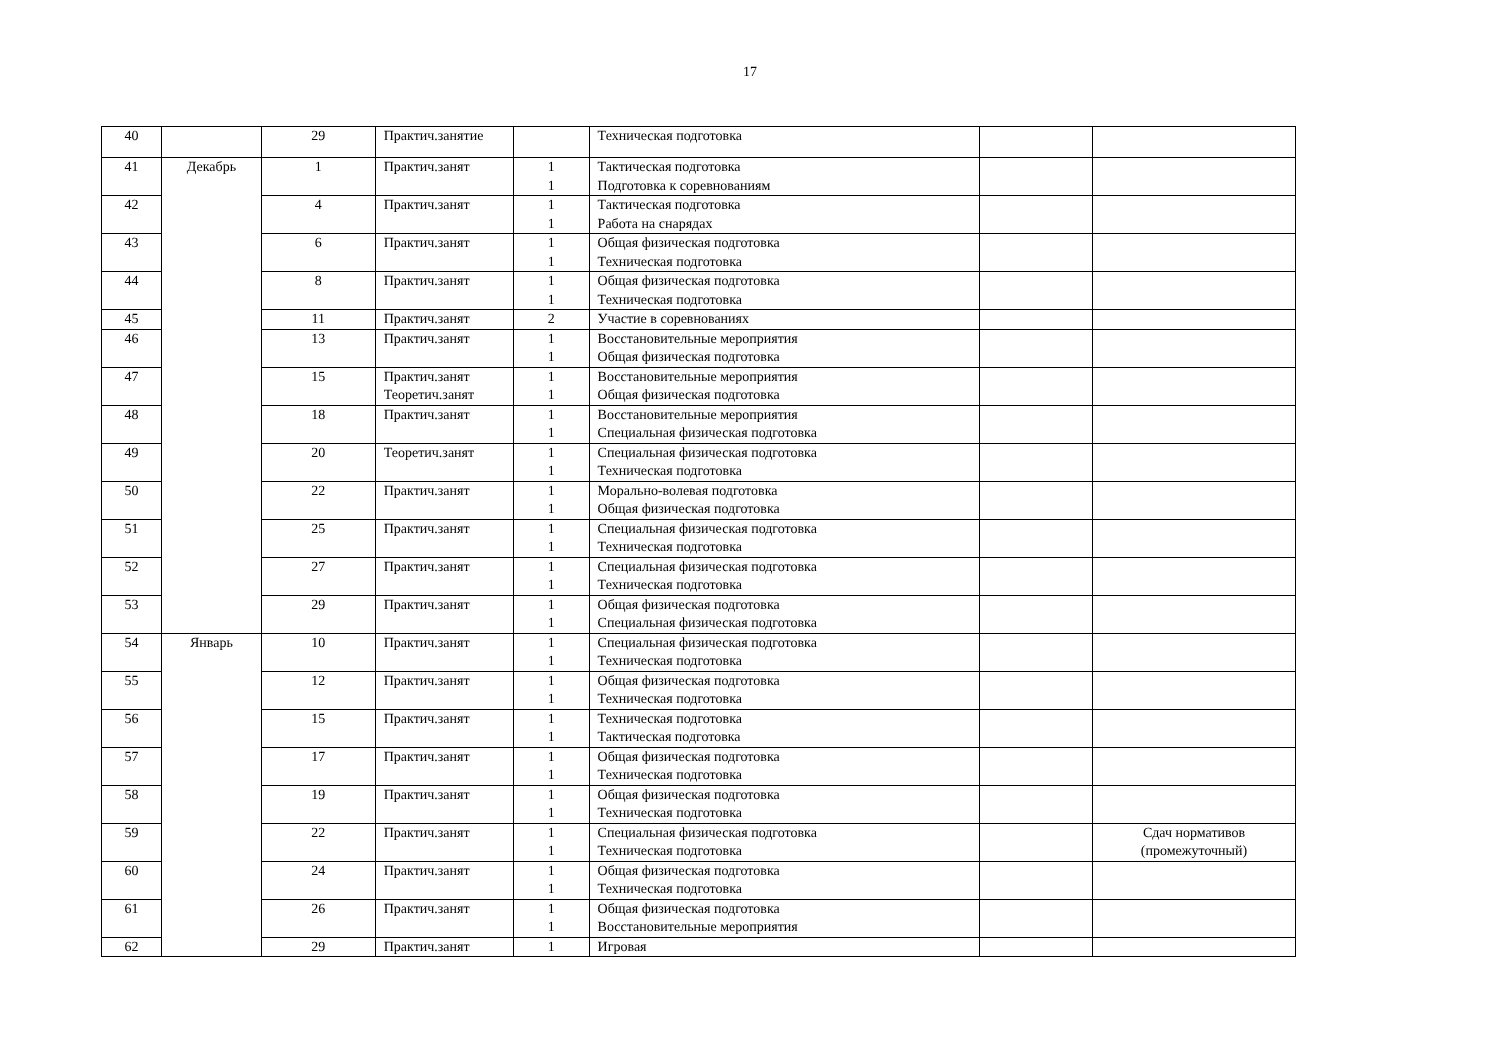17
| 40 | | 29 | Практич.занятие | | Техническая подготовка | | |
| 41 | Декабрь | 1 | Практич.занят | 1 1 | Тактическая подготовка Подготовка к соревнованиям | | |
| 42 | | 4 | Практич.занят | 1 1 | Тактическая подготовка Работа на снарядах | | |
| 43 | | 6 | Практич.занят | 1 1 | Общая физическая подготовка Техническая подготовка | | |
| 44 | | 8 | Практич.занят | 1 1 | Общая физическая подготовка Техническая подготовка | | |
| 45 | | 11 | Практич.занят | 2 | Участие в соревнованиях | | |
| 46 | | 13 | Практич.занят | 1 1 | Восстановительные мероприятия Общая физическая подготовка | | |
| 47 | | 15 | Практич.занят Теоретич.занят | 1 1 | Восстановительные мероприятия Общая физическая подготовка | | |
| 48 | | 18 | Практич.занят | 1 1 | Восстановительные мероприятия Специальная физическая подготовка | | |
| 49 | | 20 | Теоретич.занят | 1 1 | Специальная физическая подготовка Техническая подготовка | | |
| 50 | | 22 | Практич.занят | 1 1 | Морально-волевая подготовка Общая физическая подготовка | | |
| 51 | | 25 | Практич.занят | 1 1 | Специальная физическая подготовка Техническая подготовка | | |
| 52 | | 27 | Практич.занят | 1 1 | Специальная физическая подготовка Техническая подготовка | | |
| 53 | | 29 | Практич.занят | 1 1 | Общая физическая подготовка Специальная физическая подготовка | | |
| 54 | Январь | 10 | Практич.занят | 1 1 | Специальная физическая подготовка Техническая подготовка | | |
| 55 | | 12 | Практич.занят | 1 1 | Общая физическая подготовка Техническая подготовка | | |
| 56 | | 15 | Практич.занят | 1 1 | Техническая подготовка Тактическая подготовка | | |
| 57 | | 17 | Практич.занят | 1 1 | Общая физическая подготовка Техническая подготовка | | |
| 58 | | 19 | Практич.занят | 1 1 | Общая физическая подготовка Техническая подготовка | | |
| 59 | | 22 | Практич.занят | 1 1 | Специальная физическая подготовка Техническая подготовка | | Сдач нормативов (промежуточный) |
| 60 | | 24 | Практич.занят | 1 1 | Общая физическая подготовка Техническая подготовка | | |
| 61 | | 26 | Практич.занят | 1 1 | Общая физическая подготовка Восстановительные мероприятия | | |
| 62 | | 29 | Практич.занят | 1 | Игровая | | |